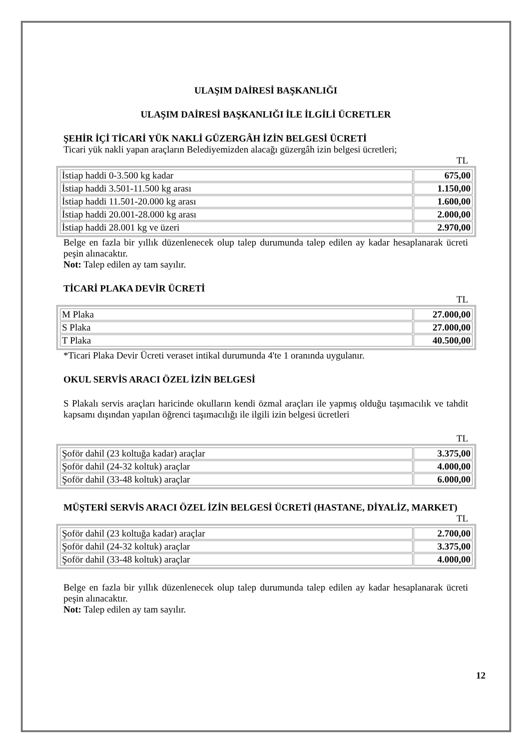ULAŞIM DAİRESİ BAŞKANLIĞI
ULAŞIM DAİRESİ BAŞKANLIĞI İLE İLGİLİ ÜCRETLER
ŞEHİR İÇİ TİCARİ YÜK NAKLİ GÜZERGÂH İZİN BELGESİ ÜCRETİ
Ticari yük nakli yapan araçların Belediyemizden alacağı güzergâh izin belgesi ücretleri;
TL
| İstiap haddi 0-3.500 kg kadar | 675,00 |
| İstiap haddi 3.501-11.500 kg arası | 1.150,00 |
| İstiap haddi 11.501-20.000 kg arası | 1.600,00 |
| İstiap haddi 20.001-28.000 kg arası | 2.000,00 |
| İstiap haddi 28.001 kg ve üzeri | 2.970,00 |
Belge en fazla bir yıllık düzenlenecek olup talep durumunda talep edilen ay kadar hesaplanarak ücreti peşin alınacaktır.
Not: Talep edilen ay tam sayılır.
TİCARİ PLAKA DEVİR ÜCRETİ
TL
| M Plaka | 27.000,00 |
| S Plaka | 27.000,00 |
| T Plaka | 40.500,00 |
*Ticari Plaka Devir Ücreti veraset intikal durumunda 4'te 1 oranında uygulanır.
OKUL SERVİS ARACI ÖZEL İZİN BELGESİ
S Plakalı servis araçları haricinde okulların kendi özmal araçları ile yapmış olduğu taşımacılık ve tahdit kapsamı dışından yapılan öğrenci taşımacılığı ile ilgili izin belgesi ücretleri
TL
| Şoför dahil (23 koltuğa kadar) araçlar | 3.375,00 |
| Şoför dahil (24-32 koltuk) araçlar | 4.000,00 |
| Şoför dahil (33-48 koltuk) araçlar | 6.000,00 |
MÜŞTERİ SERVİS ARACI ÖZEL İZİN BELGESİ ÜCRETİ (HASTANE, DİYALİZ, MARKET)
TL
| Şoför dahil (23 koltuğa kadar) araçlar | 2.700,00 |
| Şoför dahil (24-32 koltuk) araçlar | 3.375,00 |
| Şoför dahil (33-48 koltuk) araçlar | 4.000,00 |
Belge en fazla bir yıllık düzenlenecek olup talep durumunda talep edilen ay kadar hesaplanarak ücreti peşin alınacaktır.
Not: Talep edilen ay tam sayılır.
12